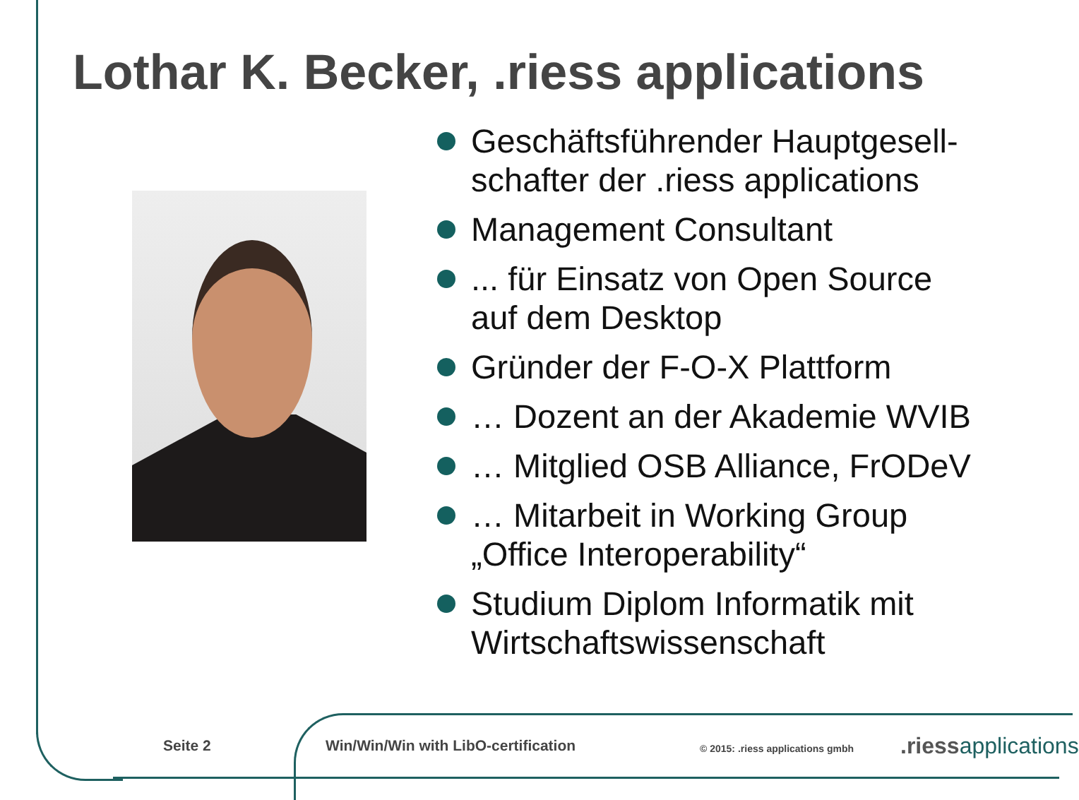Lothar K. Becker, .riess applications
Geschäftsführender Hauptgesell-
schafter der .riess applications
Management Consultant
... für Einsatz von Open Source
auf dem Desktop
Gründer der F-O-X Plattform
… Dozent an der Akademie WVIB
… Mitglied OSB Alliance, FrODeV
… Mitarbeit in Working Group
„Office Interoperability“
Studium Diplom Informatik mit
Wirtschaftswissenschaft
Seite 2 Win/Win/Win with LibO-certification © 2015: .riess applications gmbh .riessapplications